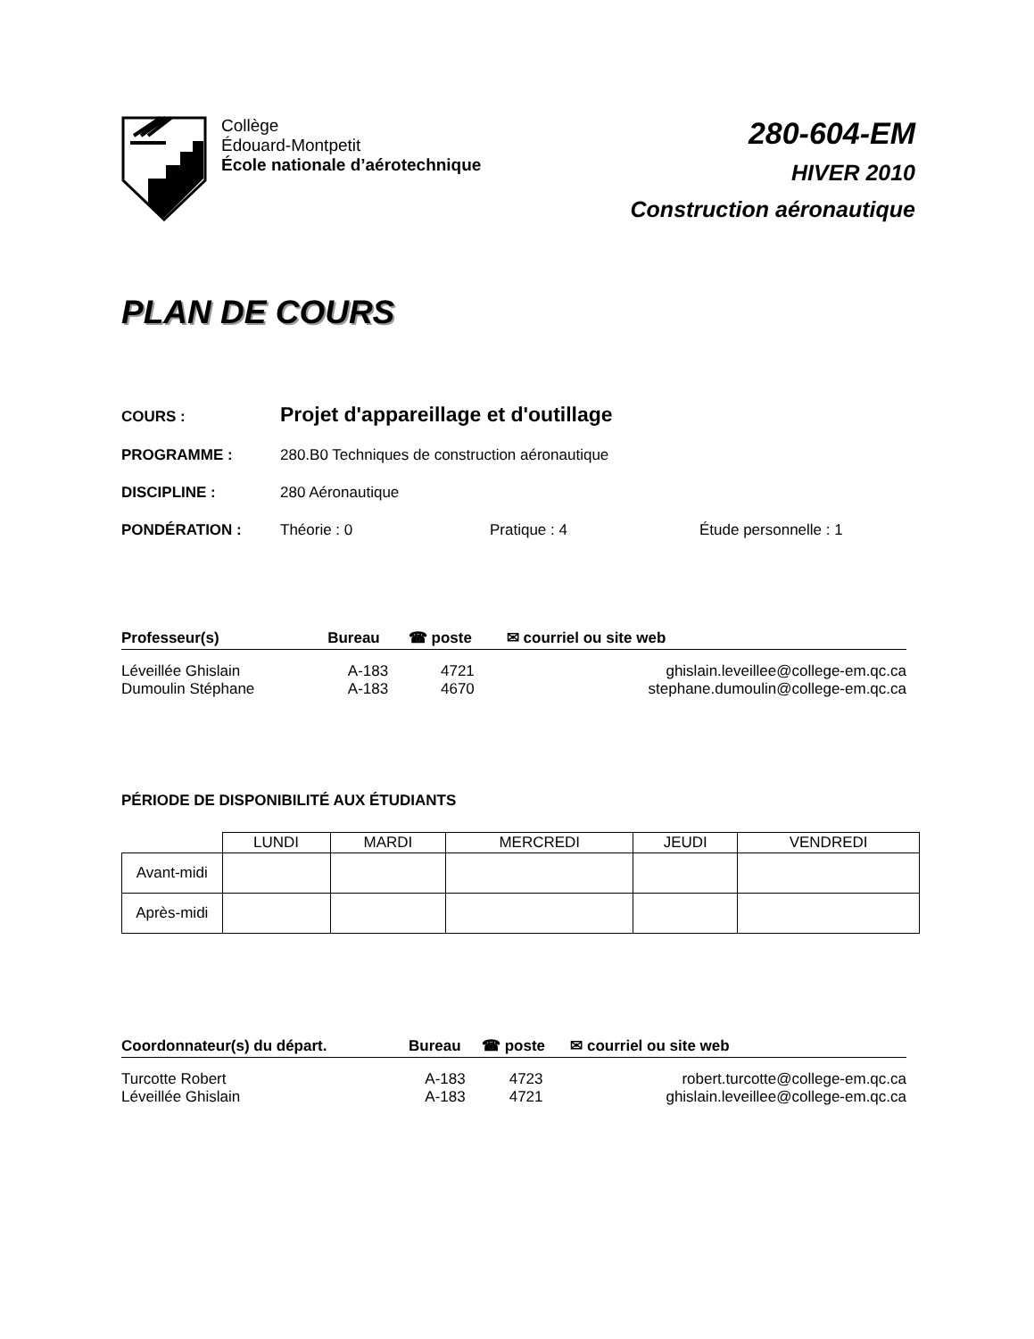Collège
Édouard-Montpetit
École nationale d’aérotechnique
280-604-EM
HIVER 2010
Construction aéronautique
PLAN DE COURS
COURS :
Projet d'appareillage et d'outillage
PROGRAMME : 280.B0 Techniques de construction aéronautique
DISCIPLINE : 280 Aéronautique
PONDÉRATION : Théorie : 0 Pratique : 4 Étude personnelle : 1
| Professeur(s) | Bureau | ☎ poste | ✉ courriel ou site web |
| --- | --- | --- | --- |
| Léveillée Ghislain | A-183 | 4721 | ghislain.leveillee@college-em.qc.ca |
| Dumoulin Stéphane | A-183 | 4670 | stephane.dumoulin@college-em.qc.ca |
PÉRIODE DE DISPONIBILITÉ AUX ÉTUDIANTS
| | LUNDI | MARDI | MERCREDI | JEUDI | VENDREDI |
| Avant-midi | | | | | |
| Après-midi | | | | | |
| Coordonnateur(s) du départ. | Bureau | ☎ poste | ✉ courriel ou site web |
| --- | --- | --- | --- |
| Turcotte Robert | A-183 | 4723 | robert.turcotte@college-em.qc.ca |
| Léveillée Ghislain | A-183 | 4721 | ghislain.leveillee@college-em.qc.ca |